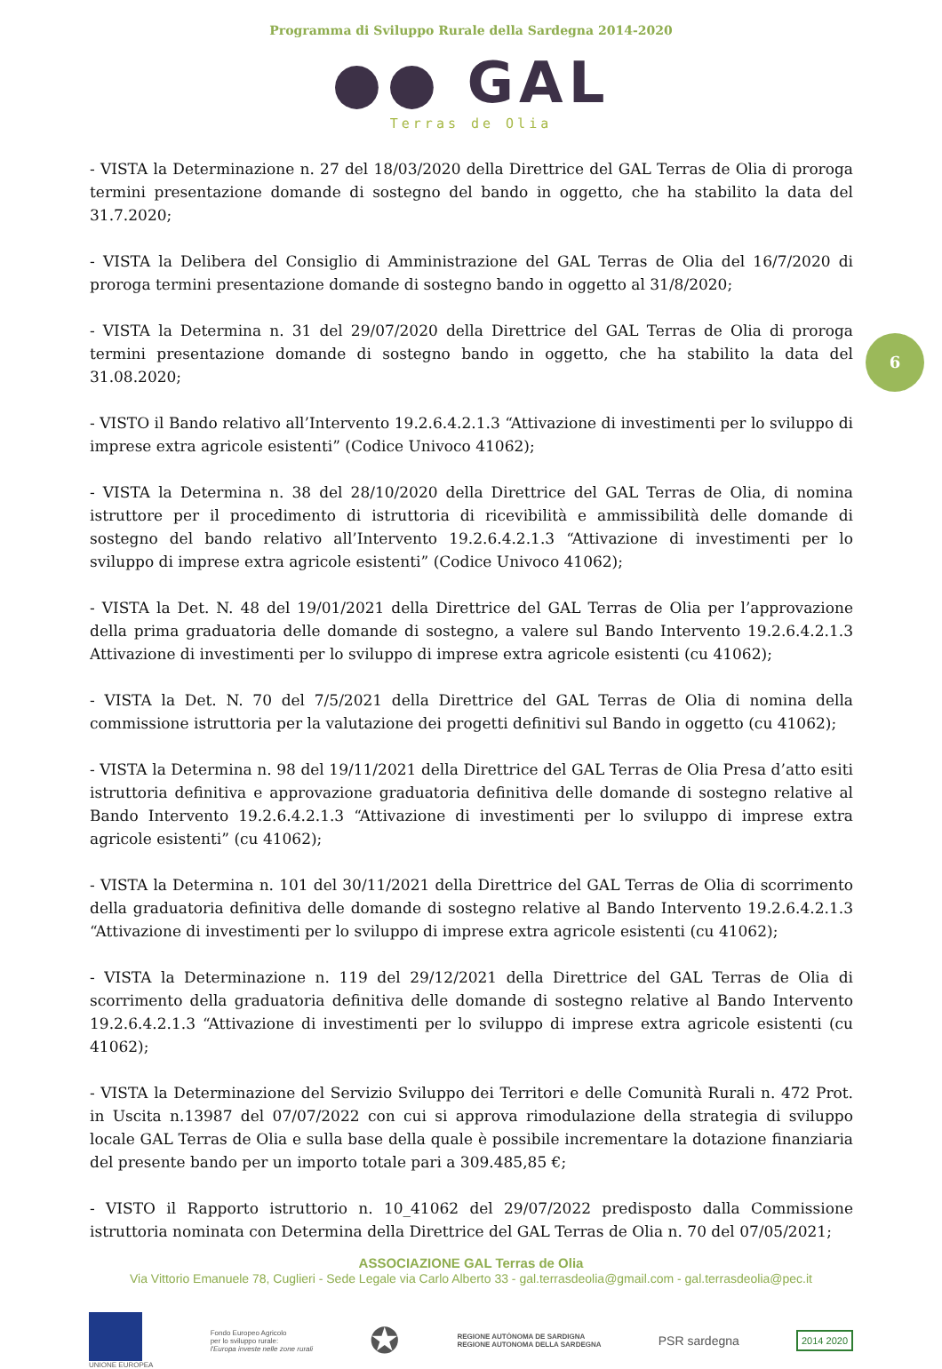Programma di Sviluppo Rurale della Sardegna 2014-2020
●● GAL
Terras de Olia
6
- VISTA la Determinazione n. 27 del 18/03/2020 della Direttrice del GAL Terras de Olia di proroga termini presentazione domande di sostegno del bando in oggetto, che ha stabilito la data del 31.7.2020;
- VISTA la Delibera del Consiglio di Amministrazione del GAL Terras de Olia del 16/7/2020 di proroga termini presentazione domande di sostegno bando in oggetto al 31/8/2020;
- VISTA la Determina n. 31 del 29/07/2020 della Direttrice del GAL Terras de Olia di proroga termini presentazione domande di sostegno bando in oggetto, che ha stabilito la data del 31.08.2020;
- VISTO il Bando relativo all’Intervento 19.2.6.4.2.1.3 “Attivazione di investimenti per lo sviluppo di imprese extra agricole esistenti” (Codice Univoco 41062);
- VISTA la Determina n. 38 del 28/10/2020 della Direttrice del GAL Terras de Olia, di nomina istruttore per il procedimento di istruttoria di ricevibilità e ammissibilità delle domande di sostegno del bando relativo all’Intervento 19.2.6.4.2.1.3 “Attivazione di investimenti per lo sviluppo di imprese extra agricole esistenti” (Codice Univoco 41062);
- VISTA la Det. N. 48 del 19/01/2021 della Direttrice del GAL Terras de Olia per l’approvazione della prima graduatoria delle domande di sostegno, a valere sul Bando Intervento 19.2.6.4.2.1.3 Attivazione di investimenti per lo sviluppo di imprese extra agricole esistenti (cu 41062);
- VISTA la Det. N. 70 del 7/5/2021 della Direttrice del GAL Terras de Olia di nomina della commissione istruttoria per la valutazione dei progetti definitivi sul Bando in oggetto (cu 41062);
- VISTA la Determina n. 98 del 19/11/2021 della Direttrice del GAL Terras de Olia Presa d’atto esiti istruttoria definitiva e approvazione graduatoria definitiva delle domande di sostegno relative al Bando Intervento 19.2.6.4.2.1.3 “Attivazione di investimenti per lo sviluppo di imprese extra agricole esistenti” (cu 41062);
- VISTA la Determina n. 101 del 30/11/2021 della Direttrice del GAL Terras de Olia di scorrimento della graduatoria definitiva delle domande di sostegno relative al Bando Intervento 19.2.6.4.2.1.3 “Attivazione di investimenti per lo sviluppo di imprese extra agricole esistenti (cu 41062);
- VISTA la Determinazione n. 119 del 29/12/2021 della Direttrice del GAL Terras de Olia di scorrimento della graduatoria definitiva delle domande di sostegno relative al Bando Intervento 19.2.6.4.2.1.3 “Attivazione di investimenti per lo sviluppo di imprese extra agricole esistenti (cu 41062);
- VISTA la Determinazione del Servizio Sviluppo dei Territori e delle Comunità Rurali n. 472 Prot. in Uscita n.13987 del 07/07/2022 con cui si approva rimodulazione della strategia di sviluppo locale GAL Terras de Olia e sulla base della quale è possibile incrementare la dotazione finanziaria del presente bando per un importo totale pari a 309.485,85 €;
- VISTO il Rapporto istruttorio n. 10_41062 del 29/07/2022 predisposto dalla Commissione istruttoria nominata con Determina della Direttrice del GAL Terras de Olia n. 70 del 07/05/2021;
ASSOCIAZIONE GAL Terras de Olia
Via Vittorio Emanuele 78, Cuglieri - Sede Legale via Carlo Alberto 33 - gal.terrasdeolia@gmail.com - gal.terrasdeolia@pec.it
UNIONE EUROPEA
Fondo Europeo Agricolo
per lo sviluppo rurale:
l'Europa investe nelle zone rurali
✪
REGIONE AUTÒNOMA DE SARDIGNA
REGIONE AUTONOMA DELLA SARDEGNA
PSR sardegna
2014 2020